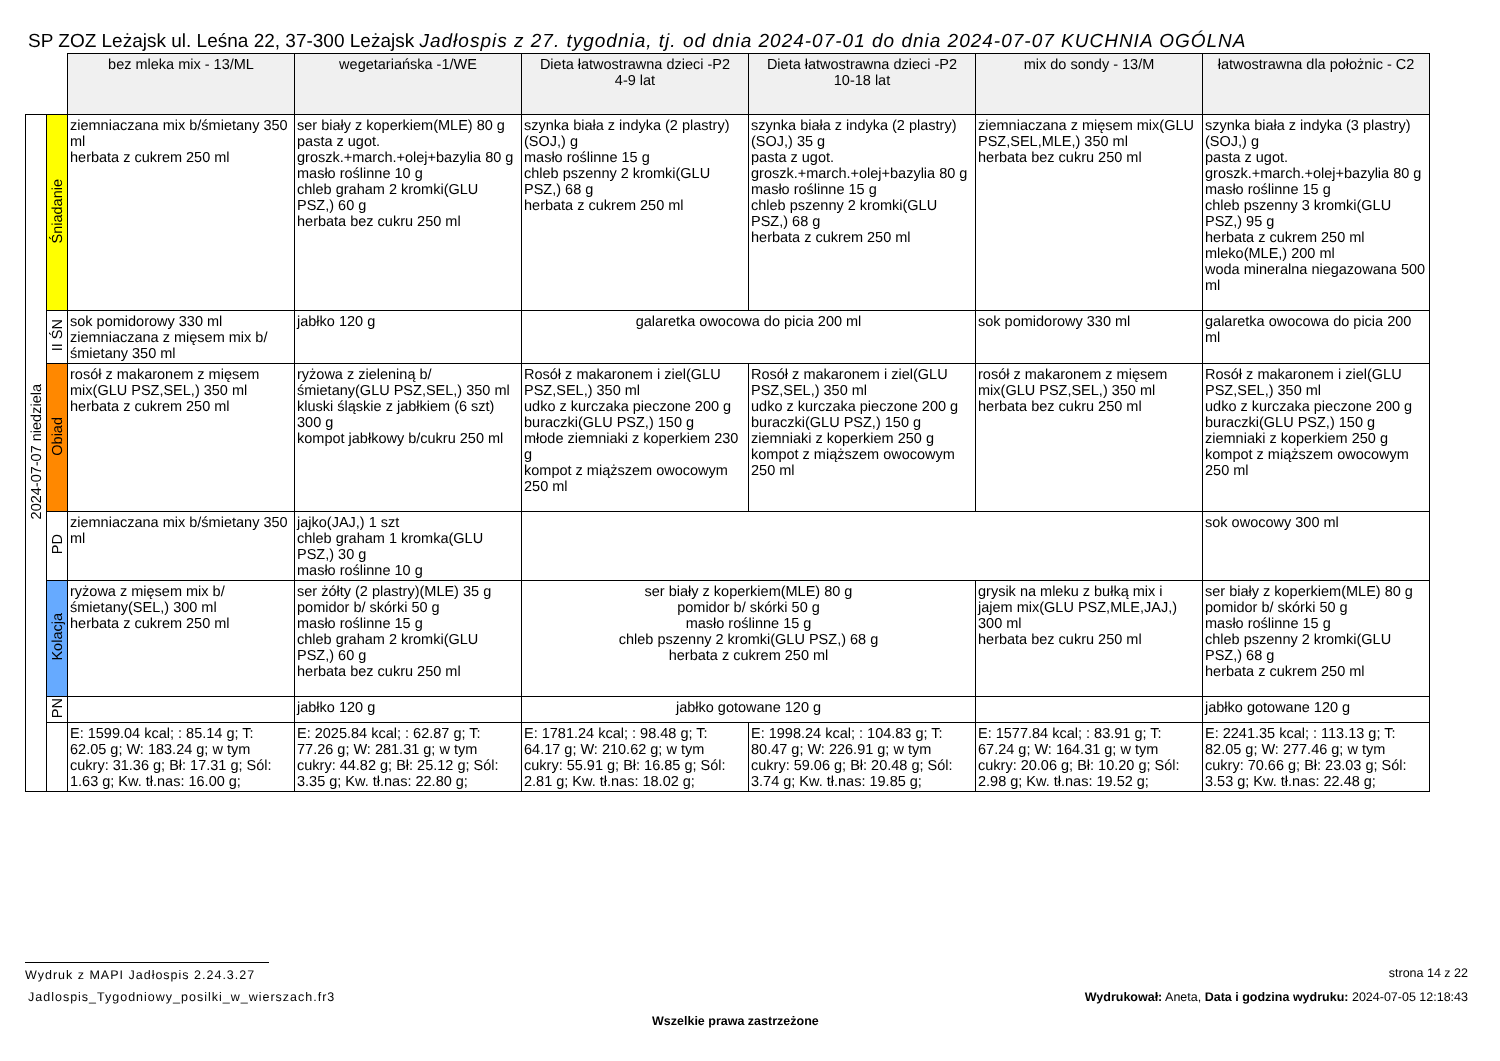SP ZOZ Leżajsk ul. Leśna 22, 37-300 Leżajsk Jadłospis z 27. tygodnia, tj. od dnia 2024-07-01 do dnia 2024-07-07 KUCHNIA OGÓLNA
| | | bez mleka mix - 13/ML | wegetariańska -1/WE | Dieta łatwostrawna dzieci -P2 4-9 lat | Dieta łatwostrawna dzieci -P2 10-18 lat | mix do sondy - 13/M | łatwostrawna dla położnic - C2 |
| 2024-07-07 niedziela | Śniadanie | ziemniaczana mix b/śmietany 350 ml herbata z cukrem 250 ml | ser biały z koperkiem(MLE) 80 g pasta z ugot. groszk.+march.+olej+bazylia 80 g masło roślinne 10 g chleb graham 2 kromki(GLU PSZ,) 60 g herbata bez cukru 250 ml | szynka biała z indyka (2 plastry)(SOJ,) g masło roślinne 15 g chleb pszenny 2 kromki(GLU PSZ,) 68 g herbata z cukrem 250 ml | szynka biała z indyka (2 plastry)(SOJ,) 35 g pasta z ugot. groszk.+march.+olej+bazylia 80 g masło roślinne 15 g chleb pszenny 2 kromki(GLU PSZ,) 68 g herbata z cukrem 250 ml | ziemniaczana z mięsem mix(GLU PSZ,SEL,MLE,) 350 ml herbata bez cukru 250 ml | szynka biała z indyka (3 plastry)(SOJ,) g pasta z ugot. groszk.+march.+olej+bazylia 80 g masło roślinne 15 g chleb pszenny 3 kromki(GLU PSZ,) 95 g herbata z cukrem 250 ml mleko(MLE,) 200 ml woda mineralna niegazowana 500 ml |
| | II ŚN | sok pomidorowy 330 ml ziemniaczana z mięsem mix b/śmietany 350 ml | jabłko 120 g | galaretka owocowa do picia 200 ml | | sok pomidorowy 330 ml | galaretka owocowa do picia 200 ml |
| | Obiad | rosół z makaronem z mięsem mix(GLU PSZ,SEL,) 350 ml herbata z cukrem 250 ml | ryżowa z zieleniną b/śmietany(GLU PSZ,SEL,) 350 ml kluski śląskie z jabłkiem (6 szt) 300 g kompot jabłkowy b/cukru 250 ml | Rosół z makaronem i ziel(GLU PSZ,SEL,) 350 ml udko z kurczaka pieczone 200 g buraczki(GLU PSZ,) 150 g młode ziemniaki z koperkiem 230 g kompot z miąższem owocowym 250 ml | Rosół z makaronem i ziel(GLU PSZ,SEL,) 350 ml udko z kurczaka pieczone 200 g buraczki(GLU PSZ,) 150 g ziemniaki z koperkiem 250 g kompot z miąższem owocowym 250 ml | rosół z makaronem z mięsem mix(GLU PSZ,SEL,) 350 ml herbata bez cukru 250 ml | Rosół z makaronem i ziel(GLU PSZ,SEL,) 350 ml udko z kurczaka pieczone 200 g buraczki(GLU PSZ,) 150 g ziemniaki z koperkiem 250 g kompot z miąższem owocowym 250 ml |
| | PD | ziemniaczana mix b/śmietany 350 ml | jajko(JAJ,) 1 szt chleb graham 1 kromka(GLU PSZ,) 30 g masło roślinne 10 g | | | | sok owocowy 300 ml |
| | Kolacja | ryżowa z mięsem mix b/śmietany(SEL,) 300 ml herbata z cukrem 250 ml | ser żółty (2 plastry)(MLE) 35 g pomidor b/ skórki 50 g masło roślinne 15 g chleb graham 2 kromki(GLU PSZ,) 60 g herbata bez cukru 250 ml | ser biały z koperkiem(MLE) 80 g pomidor b/ skórki 50 g masło roślinne 15 g chleb pszenny 2 kromki(GLU PSZ,) 68 g herbata z cukrem 250 ml | | grysik na mleku z bułką mix i jajem mix(GLU PSZ,MLE,JAJ,) 300 ml herbata bez cukru 250 ml | ser biały z koperkiem(MLE) 80 g pomidor b/ skórki 50 g masło roślinne 15 g chleb pszenny 2 kromki(GLU PSZ,) 68 g herbata z cukrem 250 ml |
| | PN | | jabłko 120 g | jabłko gotowane 120 g | | | jabłko gotowane 120 g |
| | | E: 1599.04 kcal; : 85.14 g; T: 62.05 g; W: 183.24 g; w tym cukry: 31.36 g; Bł: 17.31 g; Sól: 1.63 g; Kw. tł.nas: 16.00 g; | E: 2025.84 kcal; : 62.87 g; T: 77.26 g; W: 281.31 g; w tym cukry: 44.82 g; Bł: 25.12 g; Sól: 3.35 g; Kw. tł.nas: 22.80 g; | E: 1781.24 kcal; : 98.48 g; T: 64.17 g; W: 210.62 g; w tym cukry: 55.91 g; Bł: 16.85 g; Sól: 2.81 g; Kw. tł.nas: 18.02 g; | E: 1998.24 kcal; : 104.83 g; T: 80.47 g; W: 226.91 g; w tym cukry: 59.06 g; Bł: 20.48 g; Sól: 3.74 g; Kw. tł.nas: 19.85 g; | E: 1577.84 kcal; : 83.91 g; T: 67.24 g; W: 164.31 g; w tym cukry: 20.06 g; Bł: 10.20 g; Sól: 2.98 g; Kw. tł.nas: 19.52 g; | E: 2241.35 kcal; : 113.13 g; T: 82.05 g; W: 277.46 g; w tym cukry: 70.66 g; Bł: 23.03 g; Sól: 3.53 g; Kw. tł.nas: 22.48 g; |
Wydruk z MAPI Jadłospis 2.24.3.27
strona 14 z 22
Jadlospis_Tygodniowy_posilki_w_wierszach.fr3
Wydrukował: Aneta, Data i godzina wydruku: 2024-07-05 12:18:43
Wszelkie prawa zastrzeżone